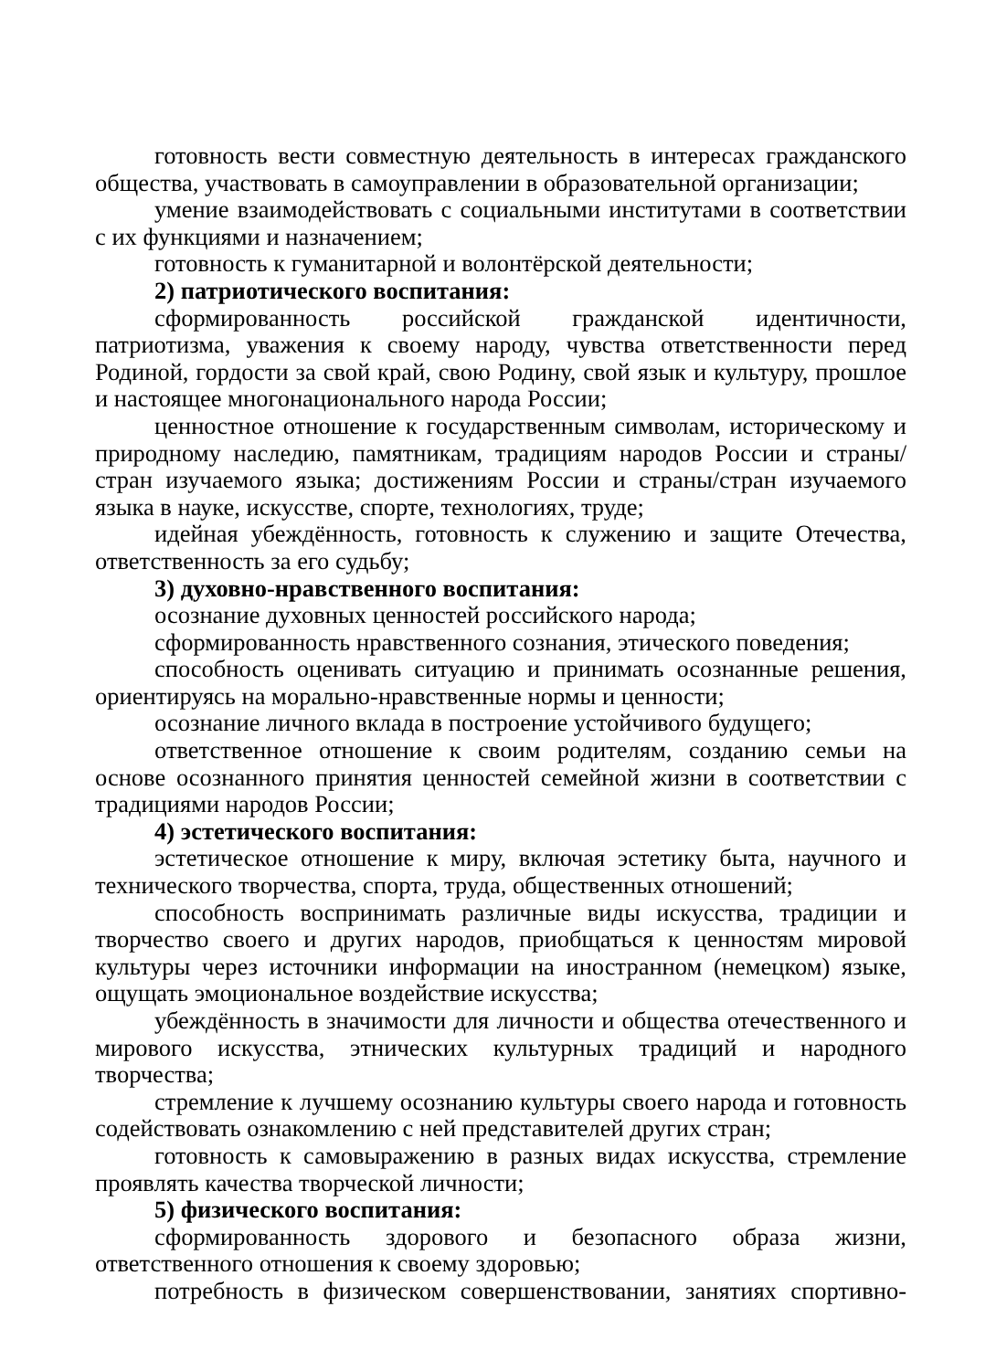готовность вести совместную деятельность в интересах гражданского общества, участвовать в самоуправлении в образовательной организации;
умение взаимодействовать с социальными институтами в соответствии с их функциями и назначением;
готовность к гуманитарной и волонтёрской деятельности;
2) патриотического воспитания:
сформированность российской гражданской идентичности, патриотизма, уважения к своему народу, чувства ответственности перед Родиной, гордости за свой край, свою Родину, свой язык и культуру, прошлое и настоящее многонационального народа России;
ценностное отношение к государственным символам, историческому и природному наследию, памятникам, традициям народов России и страны/стран изучаемого языка; достижениям России и страны/стран изучаемого языка в науке, искусстве, спорте, технологиях, труде;
идейная убеждённость, готовность к служению и защите Отечества, ответственность за его судьбу;
3) духовно-нравственного воспитания:
осознание духовных ценностей российского народа;
сформированность нравственного сознания, этического поведения;
способность оценивать ситуацию и принимать осознанные решения, ориентируясь на морально-нравственные нормы и ценности;
осознание личного вклада в построение устойчивого будущего;
ответственное отношение к своим родителям, созданию семьи на основе осознанного принятия ценностей семейной жизни в соответствии с традициями народов России;
4) эстетического воспитания:
эстетическое отношение к миру, включая эстетику быта, научного и технического творчества, спорта, труда, общественных отношений;
способность воспринимать различные виды искусства, традиции и творчество своего и других народов, приобщаться к ценностям мировой культуры через источники информации на иностранном (немецком) языке, ощущать эмоциональное воздействие искусства;
убеждённость в значимости для личности и общества отечественного и мирового искусства, этнических культурных традиций и народного творчества;
стремление к лучшему осознанию культуры своего народа и готовность содействовать ознакомлению с ней представителей других стран;
готовность к самовыражению в разных видах искусства, стремление проявлять качества творческой личности;
5) физического воспитания:
сформированность здорового и безопасного образа жизни, ответственного отношения к своему здоровью;
потребность в физическом совершенствовании, занятиях спортивно-